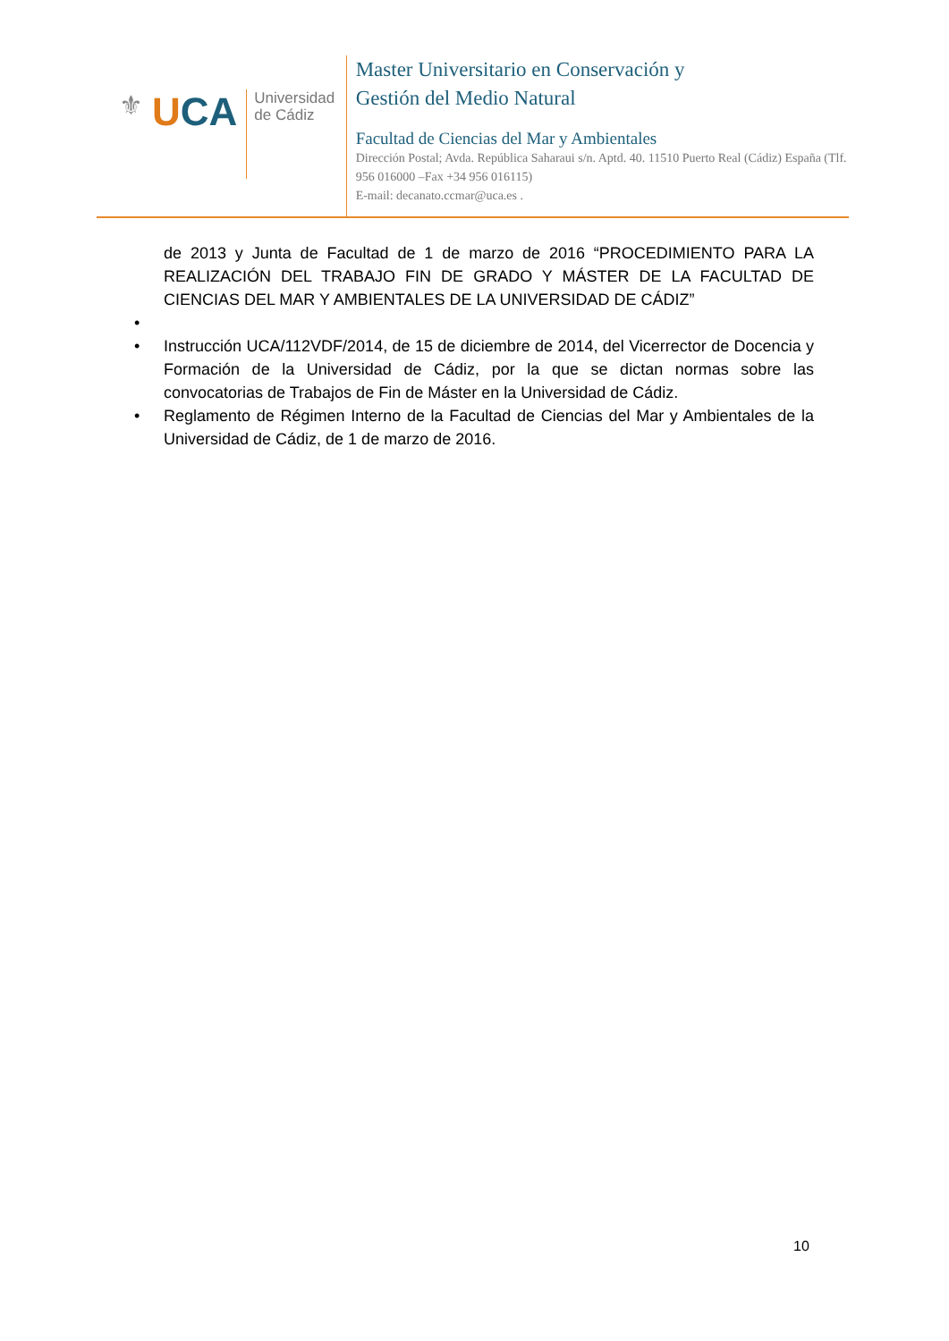⚜ UCA
Universidad
de Cádiz
Master Universitario en Conservación y
Gestión del Medio Natural
Facultad de Ciencias del Mar y Ambientales
Dirección Postal; Avda. República Saharaui s/n. Aptd. 40. 11510 Puerto Real (Cádiz) España (Tlf. 956 016000 –Fax +34 956 016115)
E-mail: decanato.ccmar@uca.es .
de 2013 y Junta de Facultad de 1 de marzo de 2016 “PROCEDIMIENTO PARA LA REALIZACIÓN DEL TRABAJO FIN DE GRADO Y MÁSTER DE LA FACULTAD DE CIENCIAS DEL MAR Y AMBIENTALES DE LA UNIVERSIDAD DE CÁDIZ”
•
• Instrucción UCA/112VDF/2014, de 15 de diciembre de 2014, del Vicerrector de Docencia y Formación de la Universidad de Cádiz, por la que se dictan normas sobre las convocatorias de Trabajos de Fin de Máster en la Universidad de Cádiz.
• Reglamento de Régimen Interno de la Facultad de Ciencias del Mar y Ambientales de la Universidad de Cádiz, de 1 de marzo de 2016.
10